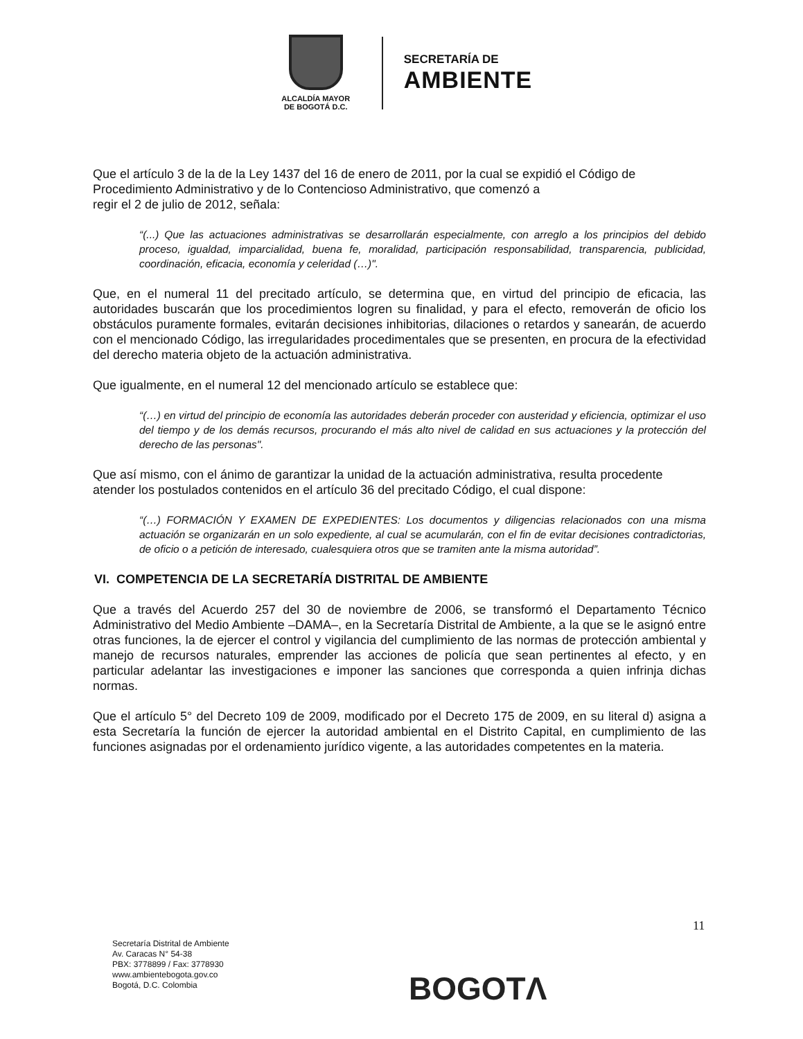ALCALDÍA MAYOR
DE BOGOTÁ D.C.
SECRETARÍA DE
AMBIENTE
Que el artículo 3 de la de la Ley 1437 del 16 de enero de 2011, por la cual se expidió el Código de Procedimiento Administrativo y de lo Contencioso Administrativo, que comenzó a
regir el 2 de julio de 2012, señala:
“(...) Que las actuaciones administrativas se desarrollarán especialmente, con arreglo a los principios del debido proceso, igualdad, imparcialidad, buena fe, moralidad, participación responsabilidad, transparencia, publicidad, coordinación, eficacia, economía y celeridad (…)".
Que, en el numeral 11 del precitado artículo, se determina que, en virtud del principio de eficacia, las autoridades buscarán que los procedimientos logren su finalidad, y para el efecto, removerán de oficio los obstáculos puramente formales, evitarán decisiones inhibitorias, dilaciones o retardos y sanearán, de acuerdo con el mencionado Código, las irregularidades procedimentales que se presenten, en procura de la efectividad del derecho materia objeto de la actuación administrativa.
Que igualmente, en el numeral 12 del mencionado artículo se establece que:
“(…) en virtud del principio de economía las autoridades deberán proceder con austeridad y eficiencia, optimizar el uso del tiempo y de los demás recursos, procurando el más alto nivel de calidad en sus actuaciones y la protección del derecho de las personas".
Que así mismo, con el ánimo de garantizar la unidad de la actuación administrativa, resulta procedente atender los postulados contenidos en el artículo 36 del precitado Código, el cual dispone:
“(…) FORMACIÓN Y EXAMEN DE EXPEDIENTES: Los documentos y diligencias relacionados con una misma actuación se organizarán en un solo expediente, al cual se acumularán, con el fin de evitar decisiones contradictorias, de oficio o a petición de interesado, cualesquiera otros que se tramiten ante la misma autoridad”.
VI. COMPETENCIA DE LA SECRETARÍA DISTRITAL DE AMBIENTE
Que a través del Acuerdo 257 del 30 de noviembre de 2006, se transformó el Departamento Técnico Administrativo del Medio Ambiente –DAMA–, en la Secretaría Distrital de Ambiente, a la que se le asignó entre otras funciones, la de ejercer el control y vigilancia del cumplimiento de las normas de protección ambiental y manejo de recursos naturales, emprender las acciones de policía que sean pertinentes al efecto, y en particular adelantar las investigaciones e imponer las sanciones que corresponda a quien infrinja dichas normas.
Que el artículo 5° del Decreto 109 de 2009, modificado por el Decreto 175 de 2009, en su literal d) asigna a esta Secretaría la función de ejercer la autoridad ambiental en el Distrito Capital, en cumplimiento de las funciones asignadas por el ordenamiento jurídico vigente, a las autoridades competentes en la materia.
11
Secretaría Distrital de Ambiente
Av. Caracas N° 54-38
PBX: 3778899 / Fax: 3778930
www.ambientebogota.gov.co
Bogotá, D.C. Colombia
BOGOTΛ